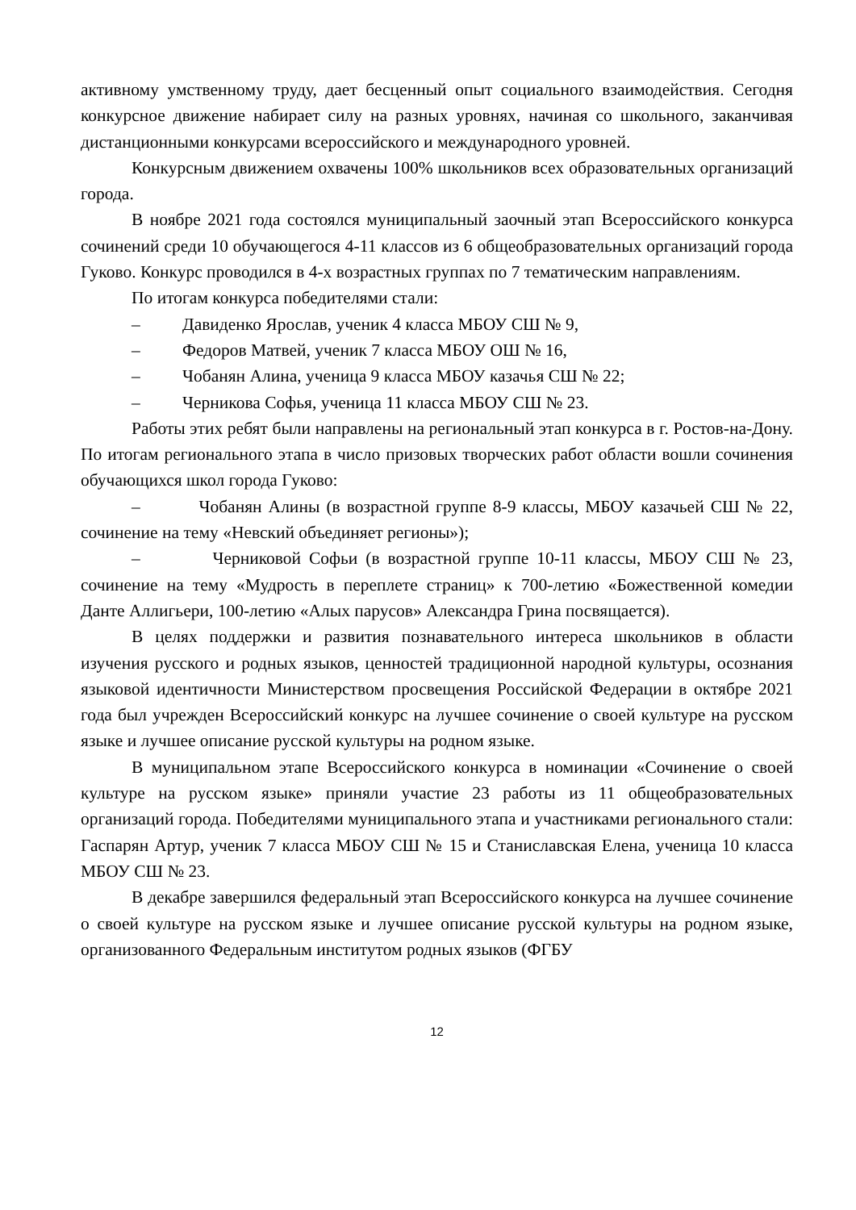активному умственному труду, дает бесценный опыт социального взаимодействия. Сегодня конкурсное движение набирает силу на разных уровнях, начиная со школьного, заканчивая дистанционными конкурсами всероссийского и международного уровней.
Конкурсным движением охвачены 100% школьников всех образовательных организаций города.
В ноябре 2021 года состоялся муниципальный заочный этап Всероссийского конкурса сочинений среди 10 обучающегося 4-11 классов из 6 общеобразовательных организаций города Гуково. Конкурс проводился в 4-х возрастных группах по 7 тематическим направлениям.
По итогам конкурса победителями стали:
– Давиденко Ярослав, ученик 4 класса МБОУ СШ № 9,
– Федоров Матвей, ученик 7 класса МБОУ ОШ № 16,
– Чобанян Алина, ученица 9 класса МБОУ казачья СШ № 22;
– Черникова Софья, ученица 11 класса МБОУ СШ № 23.
Работы этих ребят были направлены на региональный этап конкурса в г. Ростов-на-Дону. По итогам регионального этапа в число призовых творческих работ области вошли сочинения обучающихся школ города Гуково:
– Чобанян Алины (в возрастной группе 8-9 классы, МБОУ казачьей СШ № 22, сочинение на тему «Невский объединяет регионы»);
– Черниковой Софьи (в возрастной группе 10-11 классы, МБОУ СШ № 23, сочинение на тему «Мудрость в переплете страниц» к 700-летию «Божественной комедии Данте Аллигьери, 100-летию «Алых парусов» Александра Грина посвящается).
В целях поддержки и развития познавательного интереса школьников в области изучения русского и родных языков, ценностей традиционной народной культуры, осознания языковой идентичности Министерством просвещения Российской Федерации в октябре 2021 года был учрежден Всероссийский конкурс на лучшее сочинение о своей культуре на русском языке и лучшее описание русской культуры на родном языке.
В муниципальном этапе Всероссийского конкурса в номинации «Сочинение о своей культуре на русском языке» приняли участие 23 работы из 11 общеобразовательных организаций города. Победителями муниципального этапа и участниками регионального стали: Гаспарян Артур, ученик 7 класса МБОУ СШ № 15 и Станиславская Елена, ученица 10 класса МБОУ СШ № 23.
В декабре завершился федеральный этап Всероссийского конкурса на лучшее сочинение о своей культуре на русском языке и лучшее описание русской культуры на родном языке, организованного Федеральным институтом родных языков (ФГБУ
12